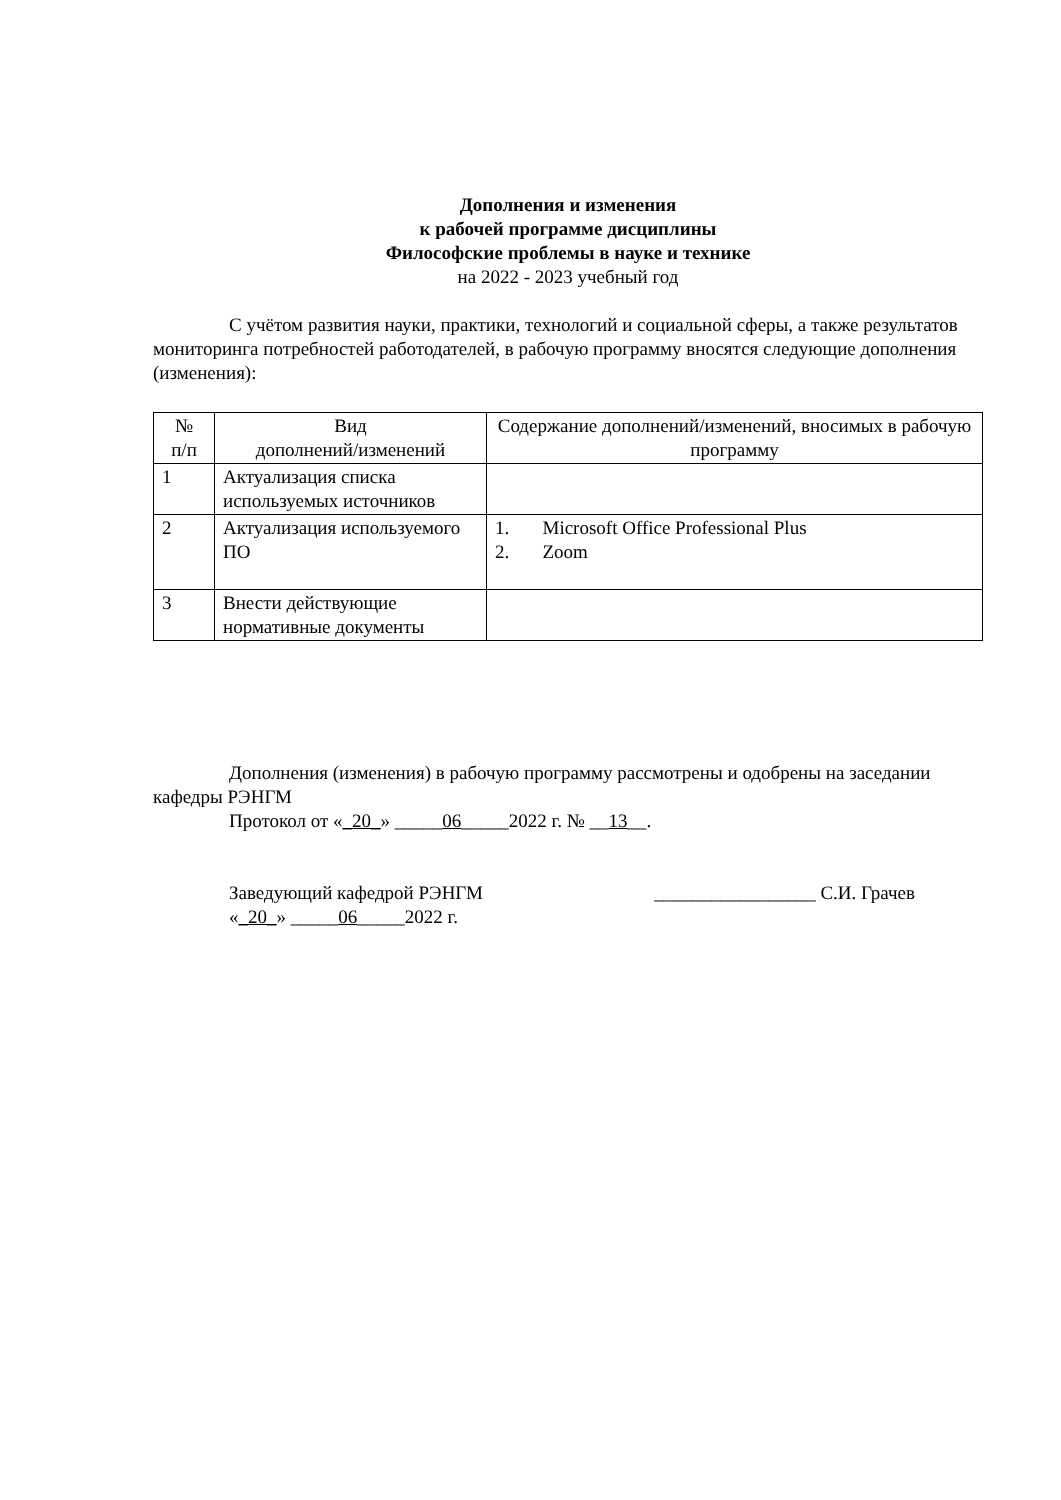Дополнения и изменения
к рабочей программе дисциплины
Философские проблемы в науке и технике
на 2022 - 2023 учебный год
С учётом развития науки, практики, технологий и социальной сферы, а также результатов мониторинга потребностей работодателей, в рабочую программу вносятся следующие дополнения (изменения):
| № п/п | Вид дополнений/изменений | Содержание дополнений/изменений, вносимых в рабочую программу |
| --- | --- | --- |
| 1 | Актуализация списка используемых источников | |
| 2 | Актуализация используемого ПО | 1. Microsoft Office Professional Plus 2. Zoom |
| 3 | Внести действующие нормативные документы | |
Дополнения (изменения) в рабочую программу рассмотрены и одобрены на заседании кафедры РЭНГМ
Протокол от «_20_» _____06_____2022 г. № __13__.
Заведующий кафедрой РЭНГМ
«_20_» _____06_____2022 г.
_________________ С.И. Грачев